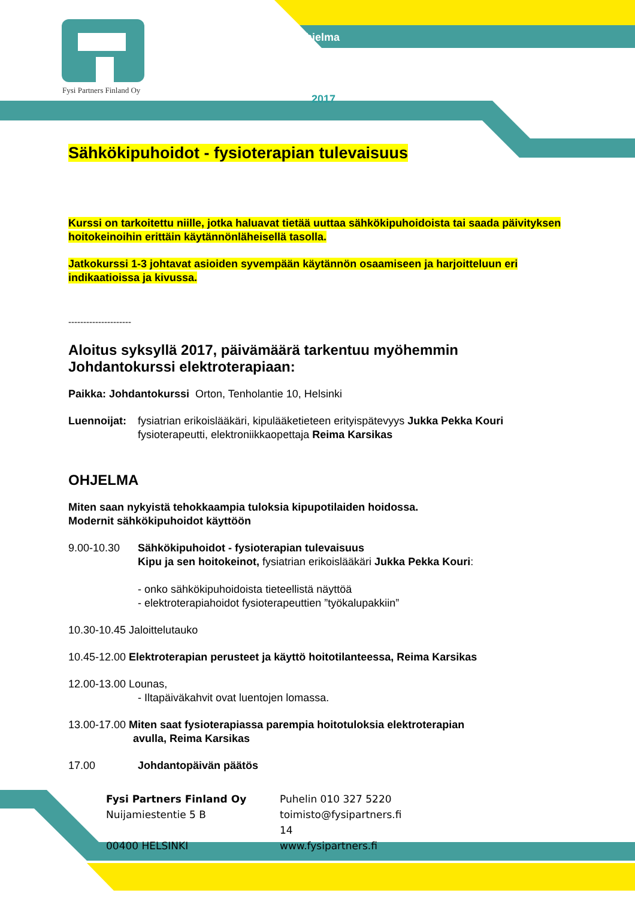Fysi Partners Finland Oy
hjelma
2017
Sähkökipuhoidot - fysioterapian tulevaisuus
Kurssi on tarkoitettu niille, jotka haluavat tietää uuttaa sähkökipuhoidoista tai saada päivityksen hoitokeinoihin erittäin käytännönläheisellä tasolla.
Jatkokurssi 1-3 johtavat asioiden syvempään käytännön osaamiseen ja harjoitteluun eri indikaatioissa ja kivussa.
---------------------
Aloitus syksyllä 2017, päivämäärä tarkentuu myöhemmin
Johdantokurssi elektroterapiaan:
Paikka: Johdantokurssi Orton, Tenholantie 10, Helsinki
Luennoijat: fysiatrian erikoislääkäri, kipulääketieteen erityispätevyys Jukka Pekka Kouri
fysioterapeutti, elektroniikkaopettaja Reima Karsikas
OHJELMA
Miten saan nykyistä tehokkaampia tuloksia kipupotilaiden hoidossa.
Modernit sähkökipuhoidot käyttöön
9.00-10.30 Sähkökipuhoidot - fysioterapian tulevaisuus
Kipu ja sen hoitokeinot, fysiatrian erikoislääkäri Jukka Pekka Kouri:
- onko sähkökipuhoidoista tieteellistä näyttöä
- elektroterapiahoidot fysioterapeuttien ”työkalupakkiin”
10.30-10.45 Jaloittelutauko
10.45-12.00 Elektroterapian perusteet ja käyttö hoitotilanteessa, Reima Karsikas
12.00-13.00 Lounas,
- Iltapäiväkahvit ovat luentojen lomassa.
13.00-17.00 Miten saat fysioterapiassa parempia hoitotuloksia elektroterapian
avulla, Reima Karsikas
17.00 Johdantopäivän päätös
Fysi Partners Finland Oy
Nuijamiestentie 5 B
00400 HELSINKI
Puhelin 010 327 5220
toimisto@fysipartners.fi
14
www.fysipartners.fi